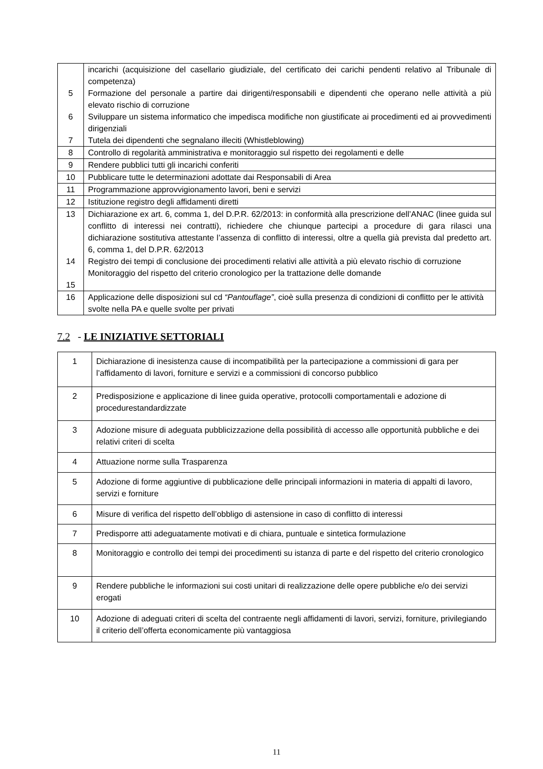| 5 6 7 | incarichi (acquisizione del casellario giudiziale, del certificato dei carichi pendenti relativo al Tribunale di competenza) Formazione del personale a partire dai dirigenti/responsabili e dipendenti che operano nelle attività a più elevato rischio di corruzione Sviluppare un sistema informatico che impedisca modifiche non giustificate ai procedimenti ed ai provvedimenti dirigenziali Tutela dei dipendenti che segnalano illeciti (Whistleblowing) |
| 8 | Controllo di regolarità amministrativa e monitoraggio sul rispetto dei regolamenti e delle |
| 9 | Rendere pubblici tutti gli incarichi conferiti |
| 10 | Pubblicare tutte le determinazioni adottate dai Responsabili di Area |
| 11 | Programmazione approvvigionamento lavori, beni e servizi |
| 12 | Istituzione registro degli affidamenti diretti |
| 13 14 15 | Dichiarazione ex art. 6, comma 1, del D.P.R. 62/2013: in conformità alla prescrizione dell’ANAC (linee guida sul conflitto di interessi nei contratti), richiedere che chiunque partecipi a procedure di gara rilasci una dichiarazione sostitutiva attestante l’assenza di conflitto di interessi, oltre a quella già prevista dal predetto art. 6, comma 1, del D.P.R. 62/2013 Registro dei tempi di conclusione dei procedimenti relativi alle attività a più elevato rischio di corruzione Monitoraggio del rispetto del criterio cronologico per la trattazione delle domande |
| 16 | Applicazione delle disposizioni sul cd “Pantouflage” , cioè sulla presenza di condizioni di conflitto per le attività svolte nella PA e quelle svolte per privati |
7.2 - LE INIZIATIVE SETTORIALI
| 1 | Dichiarazione di inesistenza cause di incompatibilità per la partecipazione a commissioni di gara per l’affidamento di lavori, forniture e servizi e a commissioni di concorso pubblico |
| 2 | Predisposizione e applicazione di linee guida operative, protocolli comportamentali e adozione di procedurestandardizzate |
| 3 | Adozione misure di adeguata pubblicizzazione della possibilità di accesso alle opportunità pubbliche e dei relativi criteri di scelta |
| 4 | Attuazione norme sulla Trasparenza |
| 5 | Adozione di forme aggiuntive di pubblicazione delle principali informazioni in materia di appalti di lavoro, servizi e forniture |
| 6 | Misure di verifica del rispetto dell’obbligo di astensione in caso di conflitto di interessi |
| 7 | Predisporre atti adeguatamente motivati e di chiara, puntuale e sintetica formulazione |
| 8 | Monitoraggio e controllo dei tempi dei procedimenti su istanza di parte e del rispetto del criterio cronologico |
| 9 | Rendere pubbliche le informazioni sui costi unitari di realizzazione delle opere pubbliche e/o dei servizi erogati |
| 10 | Adozione di adeguati criteri di scelta del contraente negli affidamenti di lavori, servizi, forniture, privilegiando il criterio dell’offerta economicamente più vantaggiosa |
11